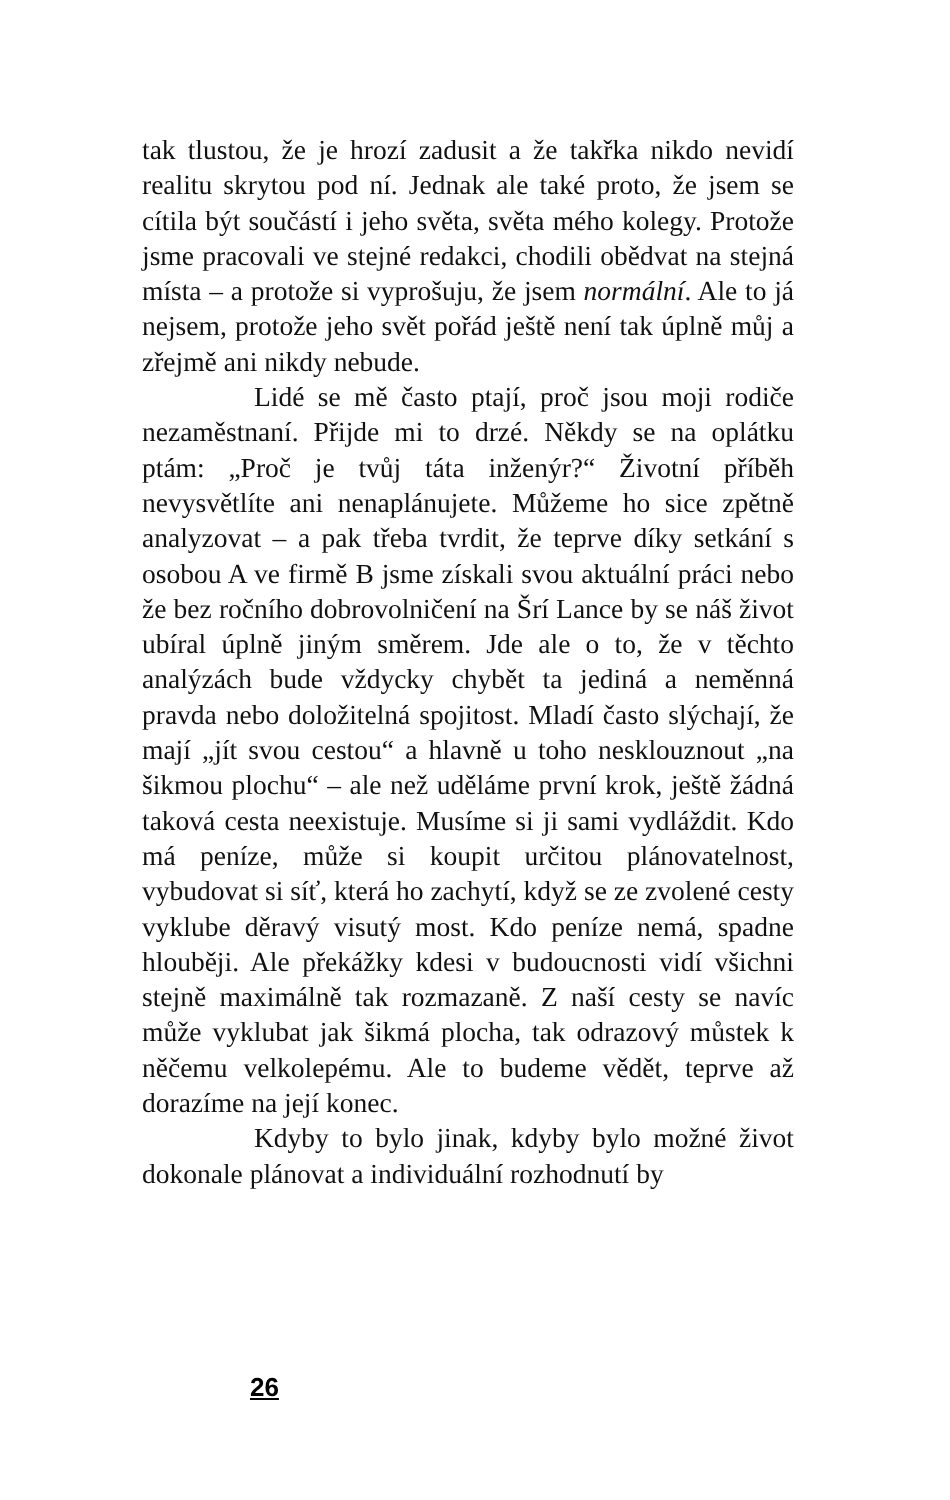tak tlustou, že je hrozí zadusit a že takřka nikdo nevidí realitu skrytou pod ní. Jednak ale také proto, že jsem se cítila být součástí i jeho světa, světa mého kolegy. Protože jsme pracovali ve stejné redakci, chodili obědvat na stejná místa – a protože si vyprošuju, že jsem normální. Ale to já nejsem, protože jeho svět pořád ještě není tak úplně můj a zřejmě ani nikdy nebude.
Lidé se mě často ptají, proč jsou moji rodiče nezaměstnaní. Přijde mi to drzé. Někdy se na oplátku ptám: „Proč je tvůj táta inženýr?“ Životní příběh nevysvětlíte ani nenaplánujete. Můžeme ho sice zpětně analyzovat – a pak třeba tvrdit, že teprve díky setkání s osobou A ve firmě B jsme získali svou aktuální práci nebo že bez ročního dobrovolničení na Šrí Lance by se náš život ubíral úplně jiným směrem. Jde ale o to, že v těchto analýzách bude vždycky chybět ta jediná a neměnná pravda nebo doložitelná spojitost. Mladí často slýchají, že mají „jít svou cestou“ a hlavně u toho nesklouznout „na šikmou plochu“ – ale než uděláme první krok, ještě žádná taková cesta neexistuje. Musíme si ji sami vydláždit. Kdo má peníze, může si koupit určitou plánovatelnost, vybudovat si síť, která ho zachytí, když se ze zvolené cesty vyklube děravý visutý most. Kdo peníze nemá, spadne hlouběji. Ale překážky kdesi v budoucnosti vidí všichni stejně maximálně tak rozmazaně. Z naší cesty se navíc může vyklubat jak šikmá plocha, tak odrazový můstek k něčemu velkolepému. Ale to budeme vědět, teprve až dorazíme na její konec.
Kdyby to bylo jinak, kdyby bylo možné život dokonale plánovat a individuální rozhodnutí by
26